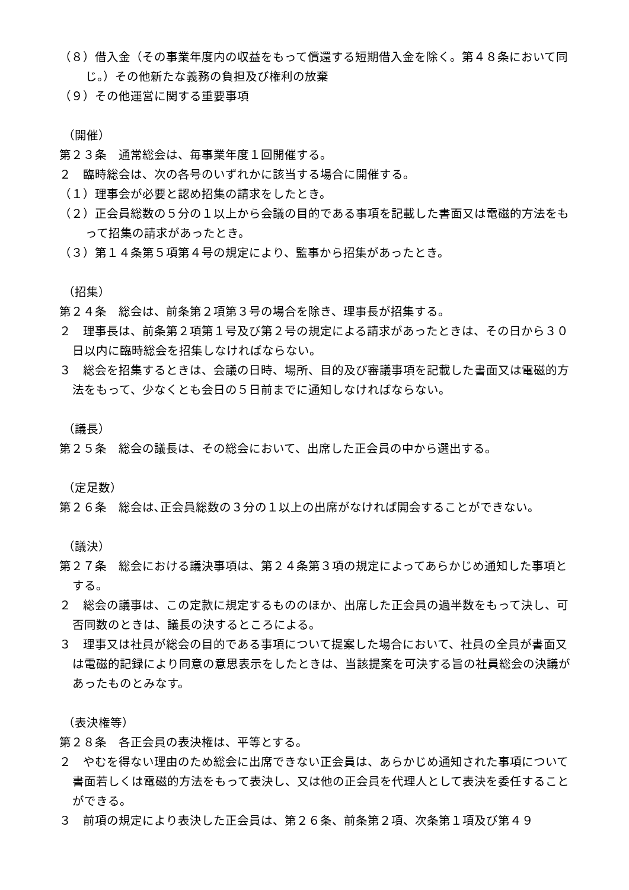（８）借入金（その事業年度内の収益をもって償還する短期借入金を除く。第４８条において同じ。）その他新たな義務の負担及び権利の放棄
（９）その他運営に関する重要事項
（開催）
第２３条　通常総会は、毎事業年度１回開催する。
２　臨時総会は、次の各号のいずれかに該当する場合に開催する。
（１）理事会が必要と認め招集の請求をしたとき。
（２）正会員総数の５分の１以上から会議の目的である事項を記載した書面又は電磁的方法をもって招集の請求があったとき。
（３）第１４条第５項第４号の規定により、監事から招集があったとき。
（招集）
第２４条　総会は、前条第２項第３号の場合を除き、理事長が招集する。
２　理事長は、前条第２項第１号及び第２号の規定による請求があったときは、その日から３０日以内に臨時総会を招集しなければならない。
３　総会を招集するときは、会議の日時、場所、目的及び審議事項を記載した書面又は電磁的方法をもって、少なくとも会日の５日前までに通知しなければならない。
（議長）
第２５条　総会の議長は、その総会において、出席した正会員の中から選出する。
（定足数）
第２６条　総会は､正会員総数の３分の１以上の出席がなければ開会することができない。
（議決）
第２７条　総会における議決事項は、第２４条第３項の規定によってあらかじめ通知した事項とする。
２　総会の議事は、この定款に規定するもののほか、出席した正会員の過半数をもって決し、可否同数のときは、議長の決するところによる。
３　理事又は社員が総会の目的である事項について提案した場合において、社員の全員が書面又は電磁的記録により同意の意思表示をしたときは、当該提案を可決する旨の社員総会の決議があったものとみなす。
（表決権等）
第２８条　各正会員の表決権は、平等とする。
２　やむを得ない理由のため総会に出席できない正会員は、あらかじめ通知された事項について書面若しくは電磁的方法をもって表決し、又は他の正会員を代理人として表決を委任することができる。
３　前項の規定により表決した正会員は、第２６条、前条第２項、次条第１項及び第４９